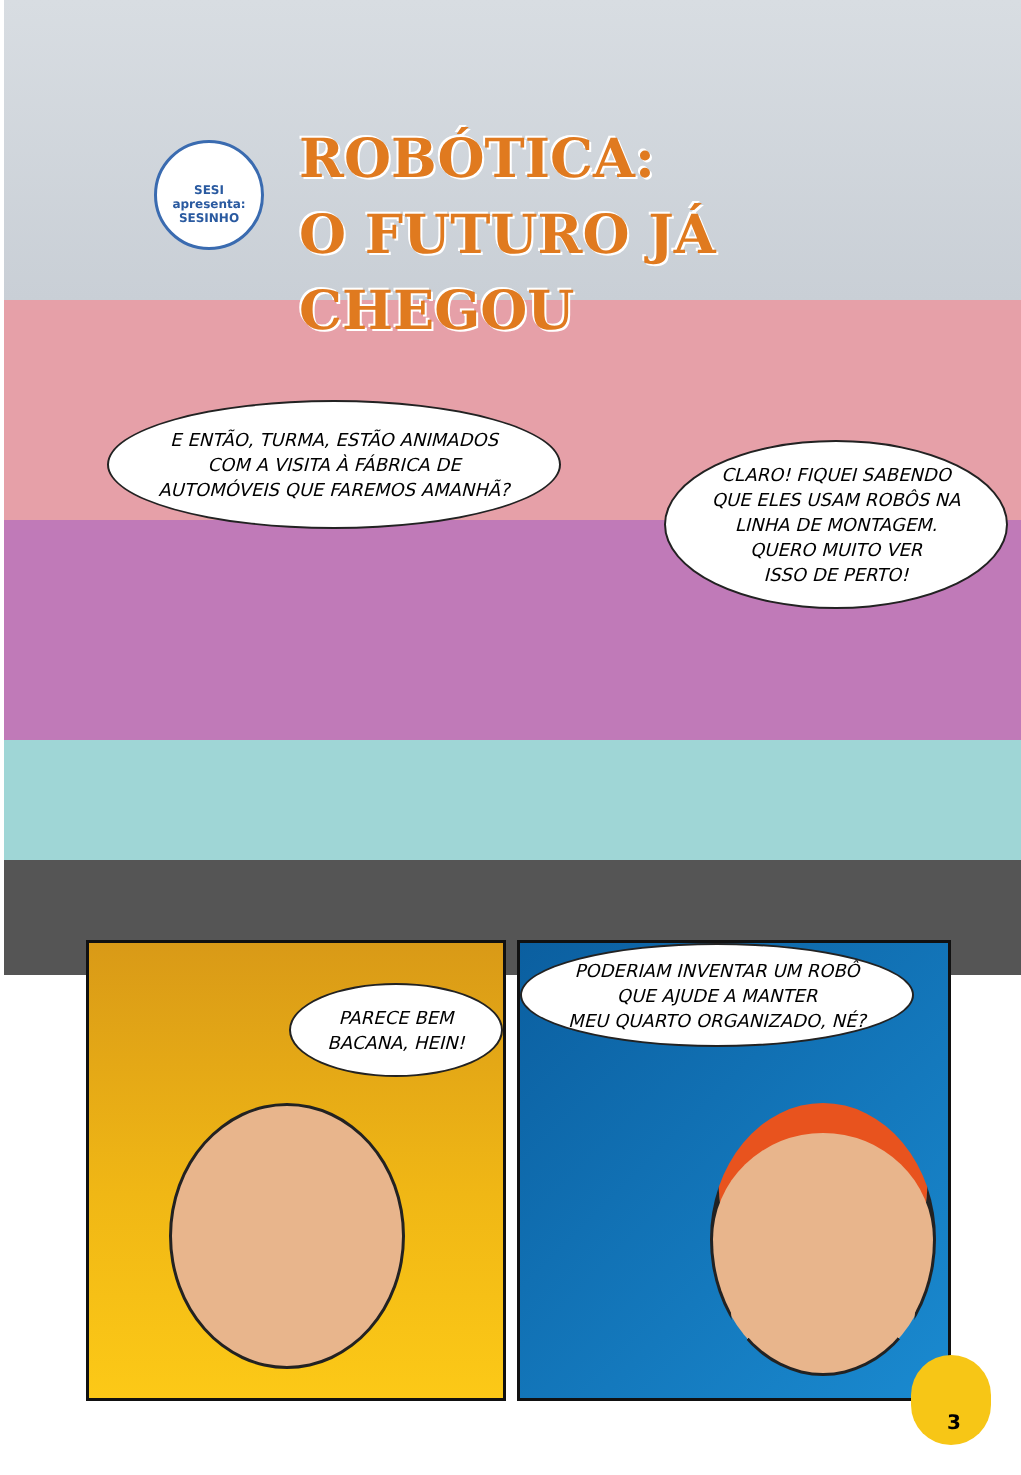SESI apresenta: SESINHO
ROBÓTICA:
O FUTURO JÁ
CHEGOU
E ENTÃO, TURMA, ESTÃO ANIMADOS
COM A VISITA À FÁBRICA DE
AUTOMÓVEIS QUE FAREMOS AMANHÃ?
CLARO! FIQUEI SABENDO
QUE ELES USAM ROBÔS NA
LINHA DE MONTAGEM.
QUERO MUITO VER
ISSO DE PERTO!
PARECE BEM
BACANA, HEIN!
PODERIAM INVENTAR UM ROBÔ
QUE AJUDE A MANTER
MEU QUARTO ORGANIZADO, NÉ?
3